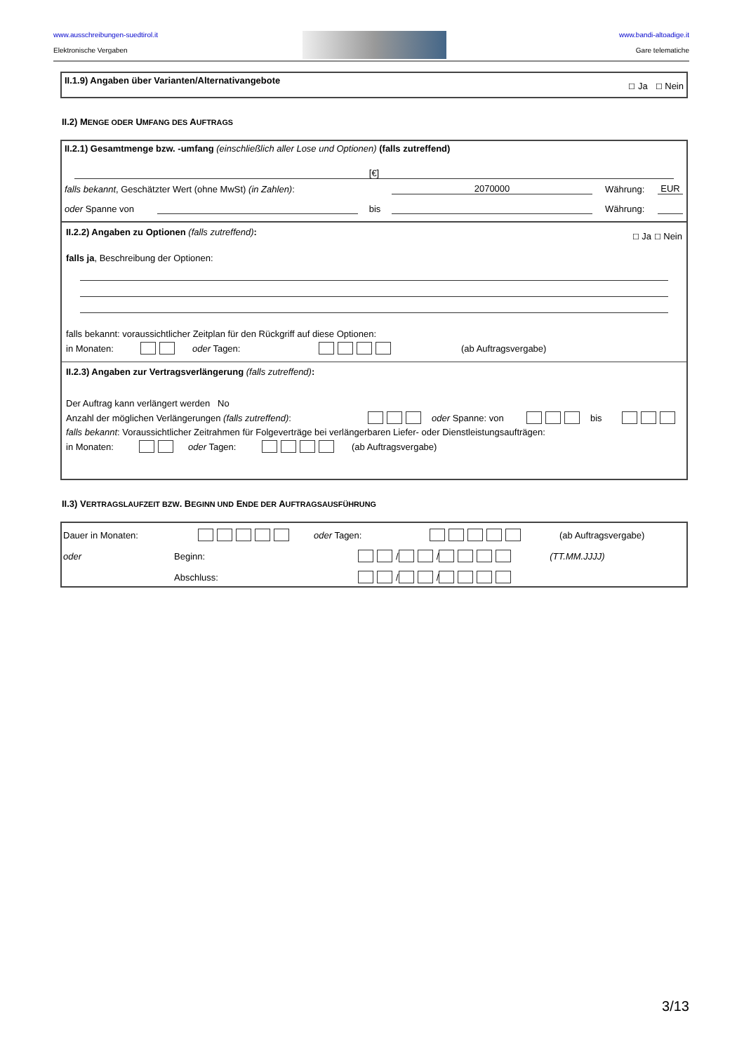www.ausschreibungen-suedtirol.it
Elektronische Vergaben
www.bandi-altoadige.it
Gare telematiche
II.1.9) Angaben über Varianten/Alternativangebote ☐ Ja ☐ Nein
II.2) MENGE ODER UMFANG DES AUFTRAGS
II.2.1) Gesamtmenge bzw. -umfang (einschließlich aller Lose und Optionen) (falls zutreffend)
[€]
falls bekannt, Geschätzter Wert (ohne MwSt) (in Zahlen): 2070000 Währung: EUR
oder Spanne von bis Währung:
II.2.2) Angaben zu Optionen (falls zutreffend): ☐ Ja ☐ Nein
falls ja, Beschreibung der Optionen:
falls bekannt: voraussichtlicher Zeitplan für den Rückgriff auf diese Optionen:
in Monaten: oder Tagen: (ab Auftragsvergabe)
II.2.3) Angaben zur Vertragsverlängerung (falls zutreffend):
Der Auftrag kann verlängert werden No
Anzahl der möglichen Verlängerungen (falls zutreffend): oder Spanne: von bis
falls bekannt: Voraussichtlicher Zeitrahmen für Folgeverträge bei verlängerbaren Liefer- oder Dienstleistungsaufträgen:
in Monaten: oder Tagen: (ab Auftragsvergabe)
II.3) VERTRAGSLAUFZEIT BZW. BEGINN UND ENDE DER AUFTRAGSAUSFÜHRUNG
Dauer in Monaten: oder Tagen: (ab Auftragsvergabe)
oder Beginn: / / (TT.MM.JJJJ)
Abschluss: / /
3/13